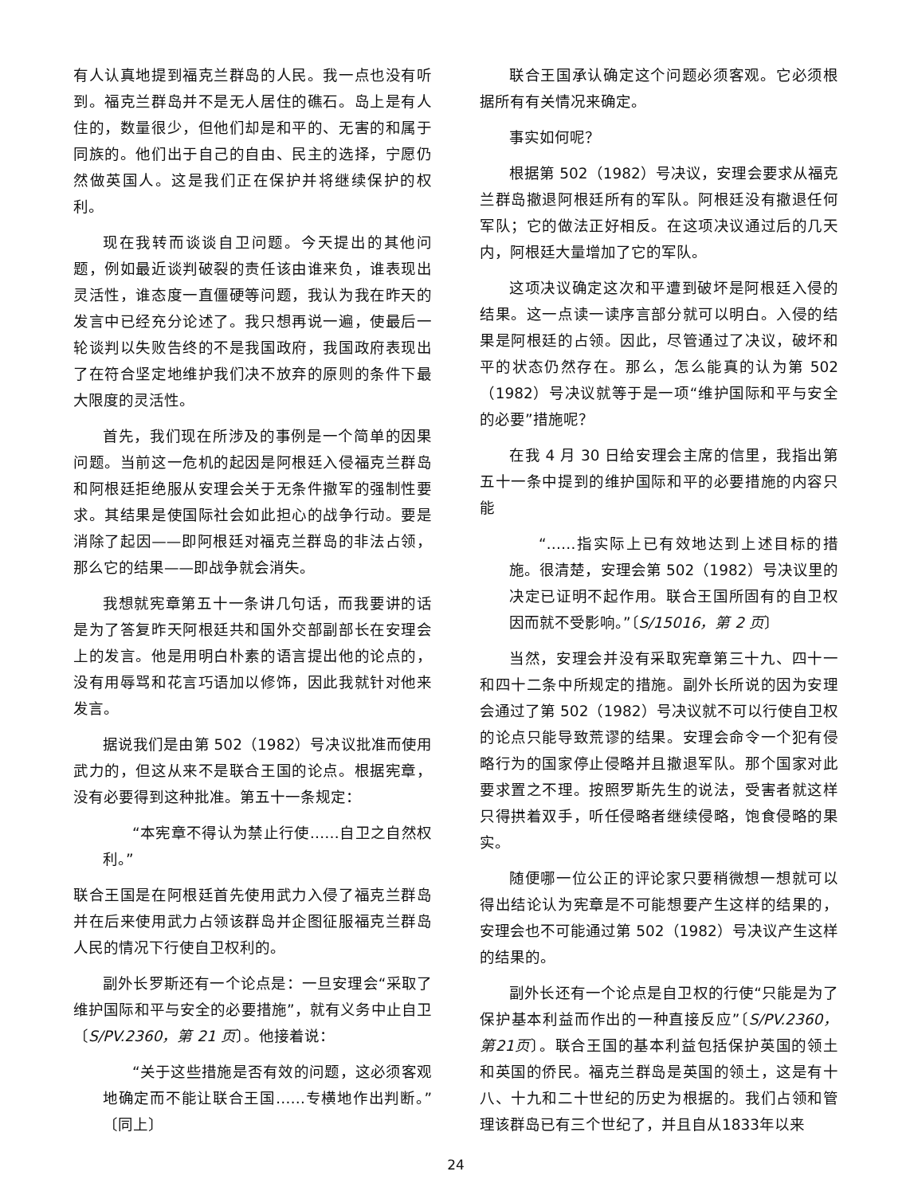有人认真地提到福克兰群岛的人民。我一点也没有听到。福克兰群岛并不是无人居住的礁石。岛上是有人住的，数量很少，但他们却是和平的、无害的和属于同族的。他们出于自己的自由、民主的选择，宁愿仍然做英国人。这是我们正在保护并将继续保护的权利。
现在我转而谈谈自卫问题。今天提出的其他问题，例如最近谈判破裂的责任该由谁来负，谁表现出灵活性，谁态度一直僵硬等问题，我认为我在昨天的发言中已经充分论述了。我只想再说一遍，使最后一轮谈判以失败告终的不是我国政府，我国政府表现出了在符合坚定地维护我们决不放弃的原则的条件下最大限度的灵活性。
首先，我们现在所涉及的事例是一个简单的因果问题。当前这一危机的起因是阿根廷入侵福克兰群岛和阿根廷拒绝服从安理会关于无条件撤军的强制性要求。其结果是使国际社会如此担心的战争行动。要是消除了起因——即阿根廷对福克兰群岛的非法占领，那么它的结果——即战争就会消失。
我想就宪章第五十一条讲几句话，而我要讲的话是为了答复昨天阿根廷共和国外交部副部长在安理会上的发言。他是用明白朴素的语言提出他的论点的，没有用辱骂和花言巧语加以修饰，因此我就针对他来发言。
据说我们是由第 502（1982）号决议批准而使用武力的，但这从来不是联合王国的论点。根据宪章，没有必要得到这种批准。第五十一条规定：
“本宪章不得认为禁止行使……自卫之自然权利。”
联合王国是在阿根廷首先使用武力入侵了福克兰群岛并在后来使用武力占领该群岛并企图征服福克兰群岛人民的情况下行使自卫权利的。
副外长罗斯还有一个论点是：一旦安理会“采取了维护国际和平与安全的必要措施”，就有义务中止自卫〔S/PV.2360，第 21 页〕。他接着说：
“关于这些措施是否有效的问题，这必须客观地确定而不能让联合王国……专横地作出判断。”〔同上〕
联合王国承认确定这个问题必须客观。它必须根据所有有关情况来确定。
事实如何呢？
根据第 502（1982）号决议，安理会要求从福克兰群岛撤退阿根廷所有的军队。阿根廷没有撤退任何军队；它的做法正好相反。在这项决议通过后的几天内，阿根廷大量增加了它的军队。
这项决议确定这次和平遭到破坏是阿根廷入侵的结果。这一点读一读序言部分就可以明白。入侵的结果是阿根廷的占领。因此，尽管通过了决议，破坏和平的状态仍然存在。那么，怎么能真的认为第 502（1982）号决议就等于是一项“维护国际和平与安全的必要”措施呢？
在我 4 月 30 日给安理会主席的信里，我指出第五十一条中提到的维护国际和平的必要措施的内容只能
“……指实际上已有效地达到上述目标的措施。很清楚，安理会第 502（1982）号决议里的决定已证明不起作用。联合王国所固有的自卫权因而就不受影响。”〔S/15016，第 2 页〕
当然，安理会并没有采取宪章第三十九、四十一和四十二条中所规定的措施。副外长所说的因为安理会通过了第 502（1982）号决议就不可以行使自卫权的论点只能导致荒谬的结果。安理会命令一个犯有侵略行为的国家停止侵略并且撤退军队。那个国家对此要求置之不理。按照罗斯先生的说法，受害者就这样只得拱着双手，听任侵略者继续侵略，饱食侵略的果实。
随便哪一位公正的评论家只要稍微想一想就可以得出结论认为宪章是不可能想要产生这样的结果的，安理会也不可能通过第 502（1982）号决议产生这样的结果的。
副外长还有一个论点是自卫权的行使“只能是为了保护基本利益而作出的一种直接反应”〔S/PV.2360，第21页〕。联合王国的基本利益包括保护英国的领土和英国的侨民。福克兰群岛是英国的领土，这是有十八、十九和二十世纪的历史为根据的。我们占领和管理该群岛已有三个世纪了，并且自从1833年以来
24